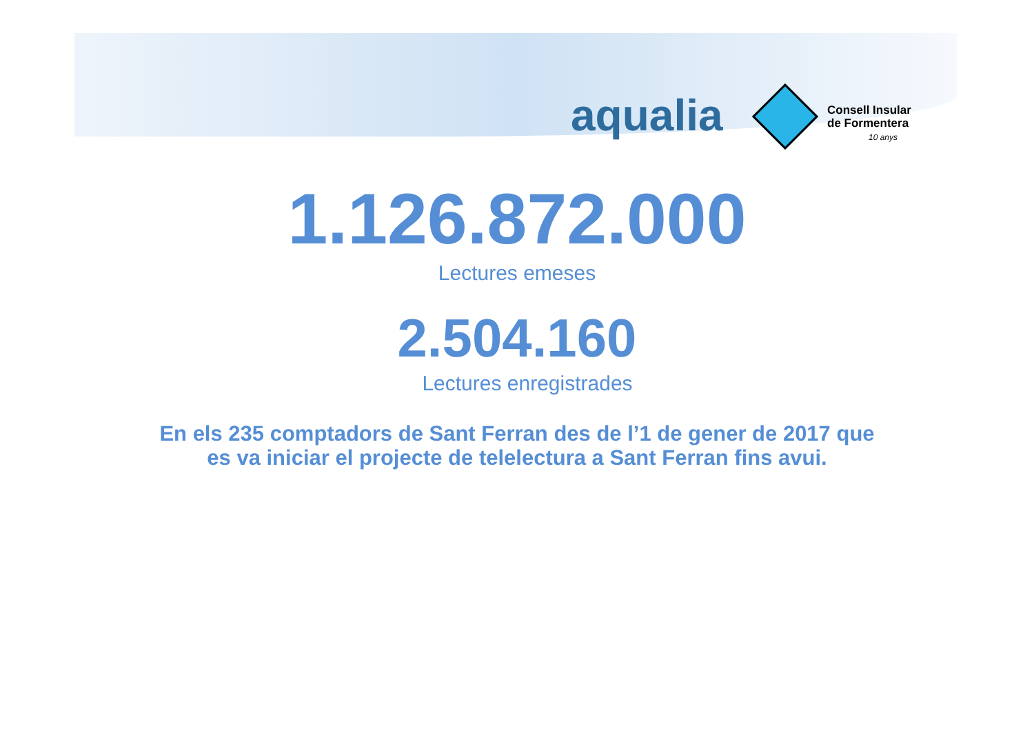aqualia
Consell Insular
de Formentera
10 anys
1.126.872.000
Lectures emeses
2.504.160
Lectures enregistrades
En els 235 comptadors de Sant Ferran des de l’1 de gener de 2017 que
es va iniciar el projecte de telelectura a Sant Ferran fins avui.